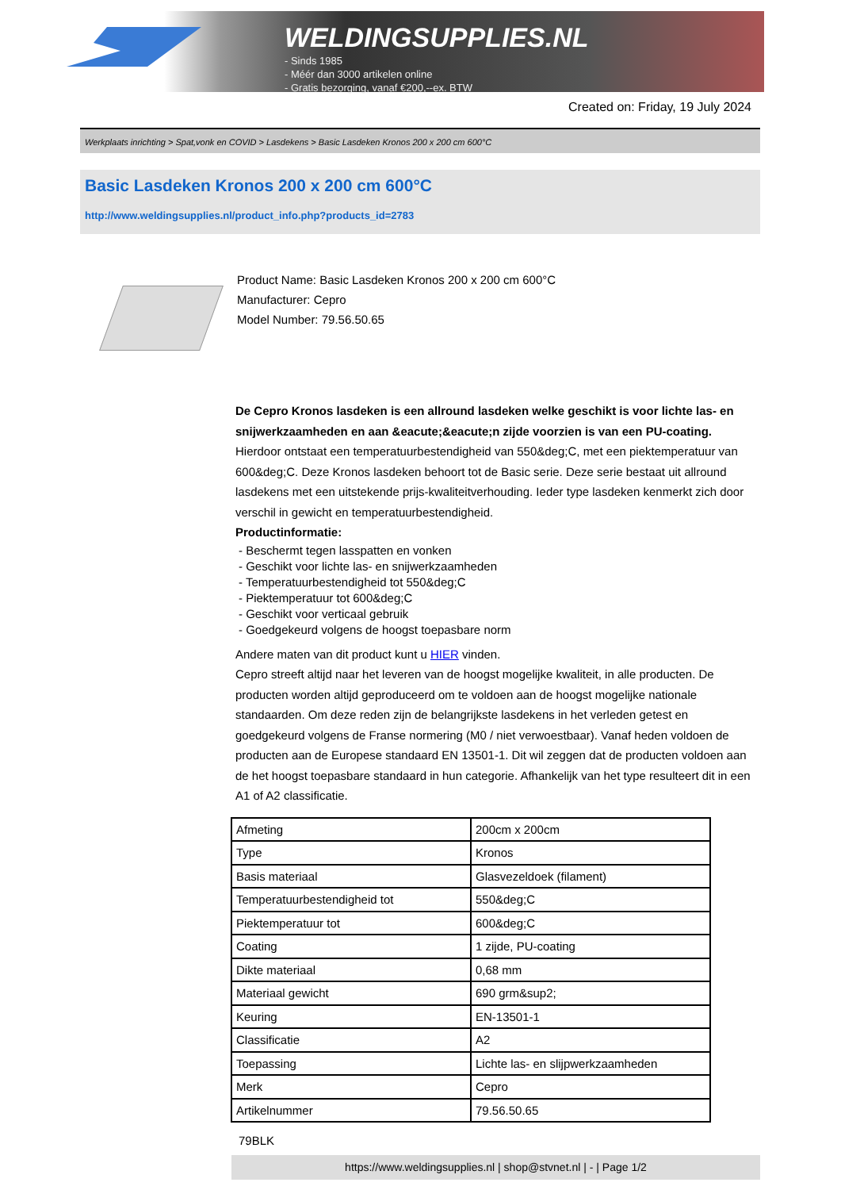WELDINGSUPPLIES.NL
- Sinds 1985
- Méér dan 3000 artikelen online
- Gratis bezorging, vanaf €200,--ex. BTW
Created on: Friday, 19 July 2024
Werkplaats inrichting > Spat,vonk en COVID > Lasdekens > Basic Lasdeken Kronos 200 x 200 cm 600°C
Basic Lasdeken Kronos 200 x 200 cm 600°C
http://www.weldingsupplies.nl/product_info.php?products_id=2783
Product Name: Basic Lasdeken Kronos 200 x 200 cm 600°C
Manufacturer: Cepro
Model Number: 79.56.50.65
De Cepro Kronos lasdeken is een allround lasdeken welke geschikt is voor lichte las- en snijwerkzaamheden en aan &eacute;&eacute;n zijde voorzien is van een PU-coating. Hierdoor ontstaat een temperatuurbestendigheid van 550&deg;C, met een piektemperatuur van 600&deg;C. Deze Kronos lasdeken behoort tot de Basic serie. Deze serie bestaat uit allround lasdekens met een uitstekende prijs-kwaliteitverhouding. Ieder type lasdeken kenmerkt zich door verschil in gewicht en temperatuurbestendigheid.
Productinformatie:
- Beschermt tegen lasspatten en vonken
- Geschikt voor lichte las- en snijwerkzaamheden
- Temperatuurbestendigheid tot 550&deg;C
- Piektemperatuur tot 600&deg;C
- Geschikt voor verticaal gebruik
- Goedgekeurd volgens de hoogst toepasbare norm
Andere maten van dit product kunt u HIER vinden.
Cepro streeft altijd naar het leveren van de hoogst mogelijke kwaliteit, in alle producten. De producten worden altijd geproduceerd om te voldoen aan de hoogst mogelijke nationale standaarden. Om deze reden zijn de belangrijkste lasdekens in het verleden getest en goedgekeurd volgens de Franse normering (M0 / niet verwoestbaar). Vanaf heden voldoen de producten aan de Europese standaard EN 13501-1. Dit wil zeggen dat de producten voldoen aan de het hoogst toepasbare standaard in hun categorie. Afhankelijk van het type resulteert dit in een A1 of A2 classificatie.
| Afmeting | 200cm x 200cm |
| Type | Kronos |
| Basis materiaal | Glasvezeldoek (filament) |
| Temperatuurbestendigheid tot | 550&deg;C |
| Piektemperatuur tot | 600&deg;C |
| Coating | 1 zijde, PU-coating |
| Dikte materiaal | 0,68 mm |
| Materiaal gewicht | 690 grm&sup2; |
| Keuring | EN-13501-1 |
| Classificatie | A2 |
| Toepassing | Lichte las- en slijpwerkzaamheden |
| Merk | Cepro |
| Artikelnummer | 79.56.50.65 |
79BLK
https://www.weldingsupplies.nl | shop@stvnet.nl | - | Page 1/2